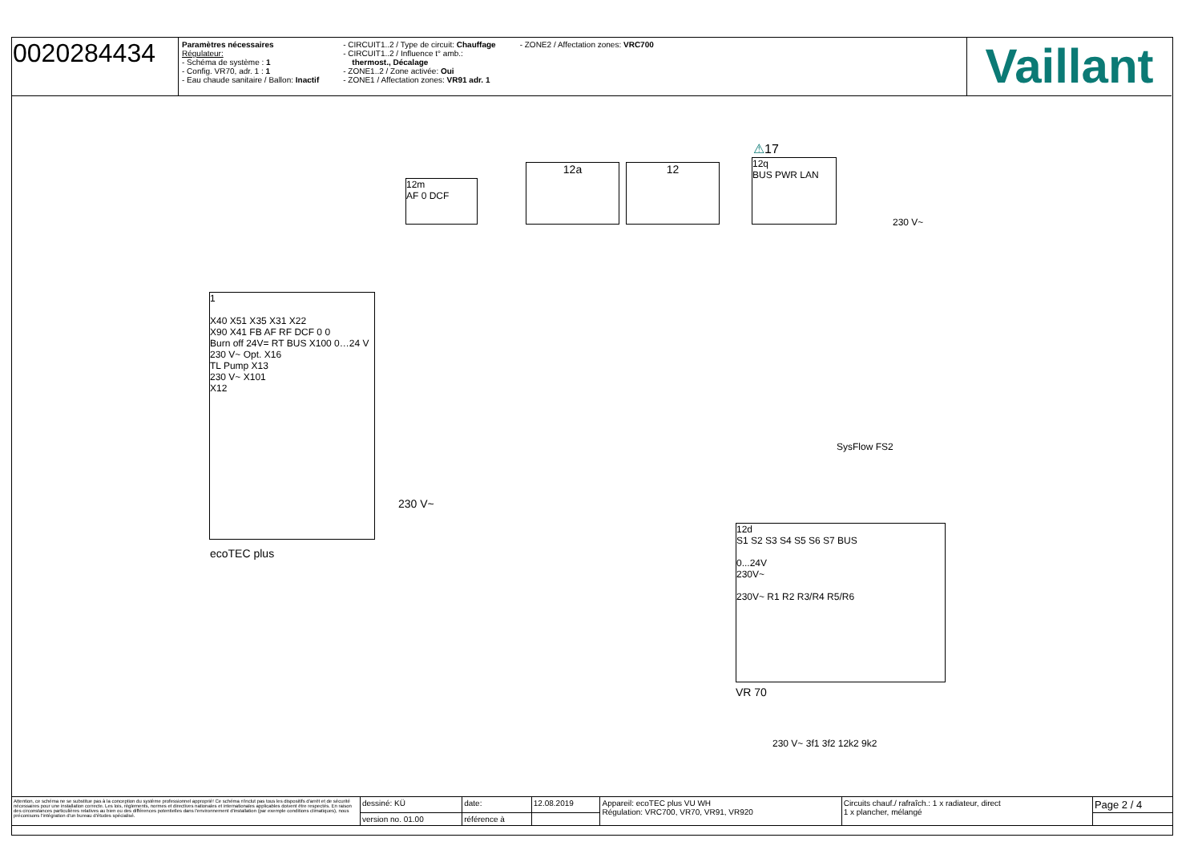0020284434
Paramètres nécessaires
Régulateur:
- Schéma de système : 1
- Config. VR70, adr. 1 : 1
- Eau chaude sanitaire / Ballon: Inactif
- CIRCUIT1..2 / Type de circuit: Chauffage
- CIRCUIT1..2 / Influence t° amb.:
thermost., Décalage
- ZONE1..2 / Zone activée: Oui
- ZONE1 / Affectation zones: VR91 adr. 1
- ZONE2 / Affectation zones: VRC700
Vaillant
12m
AF 0 DCF
12a 12
⚠17
12q
BUS PWR LAN
230 V~
1
X40 X51 X35 X31 X22
X90 X41 FB AF RF DCF 0 0
Burn off 24V= RT BUS X100 0…24 V
230 V~ Opt. X16
TL Pump X13
230 V~ X101
X12
230 V~
ecoTEC plus
SysFlow FS2
12d
S1 S2 S3 S4 S5 S6 S7 BUS
0...24V
230V~
230V~ R1 R2 R3/R4 R5/R6
VR 70
230 V~ 3f1 3f2 12k2 9k2
| Attention, ce schéma ne se substitue pas à la conception du système professionnel approprié! Ce schéma n'inclut pas tous les dispositifs d'arrêt et de sécurité nécessaires pour une installation correcte. Les lois, règlements, normes et directives nationales et internationales applicables doivent être respectés. En raison des circonstances particulières relatives au bien ou des différences potentielles dans l'environnement d'installation (par exemple conditions climatiques), nous préconisons l'intégration d'un bureau d'études spécialisé. | dessiné: KÜ | date: | 12.08.2019 | Appareil: ecoTEC plus VU WH Régulation: VRC700, VR70, VR91, VR920 | Circuits chauf./ rafraîch.: 1 x radiateur, direct 1 x plancher, mélangé | Page 2 / 4 |
| | version no. 01.00 | référence à | | | | |